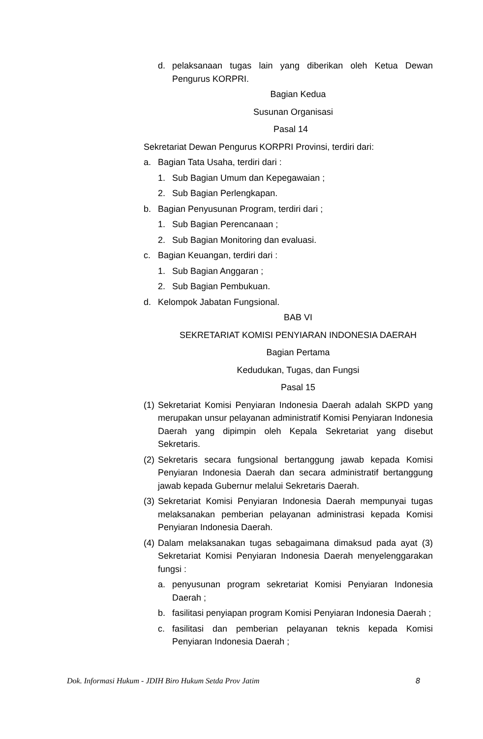d. pelaksanaan tugas lain yang diberikan oleh Ketua Dewan Pengurus KORPRI.
Bagian Kedua
Susunan Organisasi
Pasal 14
Sekretariat Dewan Pengurus KORPRI Provinsi, terdiri dari:
a. Bagian Tata Usaha, terdiri dari :
1. Sub Bagian Umum dan Kepegawaian ;
2. Sub Bagian Perlengkapan.
b. Bagian Penyusunan Program, terdiri dari ;
1. Sub Bagian Perencanaan ;
2. Sub Bagian Monitoring dan evaluasi.
c. Bagian Keuangan, terdiri dari :
1. Sub Bagian Anggaran ;
2. Sub Bagian Pembukuan.
d. Kelompok Jabatan Fungsional.
BAB VI
SEKRETARIAT KOMISI PENYIARAN INDONESIA DAERAH
Bagian Pertama
Kedudukan, Tugas, dan Fungsi
Pasal 15
(1) Sekretariat Komisi Penyiaran Indonesia Daerah adalah SKPD yang merupakan unsur pelayanan administratif Komisi Penyiaran Indonesia Daerah yang dipimpin oleh Kepala Sekretariat yang disebut Sekretaris.
(2) Sekretaris secara fungsional bertanggung jawab kepada Komisi Penyiaran Indonesia Daerah dan secara administratif bertanggung jawab kepada Gubernur melalui Sekretaris Daerah.
(3) Sekretariat Komisi Penyiaran Indonesia Daerah mempunyai tugas melaksanakan pemberian pelayanan administrasi kepada Komisi Penyiaran Indonesia Daerah.
(4) Dalam melaksanakan tugas sebagaimana dimaksud pada ayat (3) Sekretariat Komisi Penyiaran Indonesia Daerah menyelenggarakan fungsi :
a. penyusunan program sekretariat Komisi Penyiaran Indonesia Daerah ;
b. fasilitasi penyiapan program Komisi Penyiaran Indonesia Daerah ;
c. fasilitasi dan pemberian pelayanan teknis kepada Komisi Penyiaran Indonesia Daerah ;
Dok. Informasi Hukum - JDIH Biro Hukum Setda Prov Jatim 8